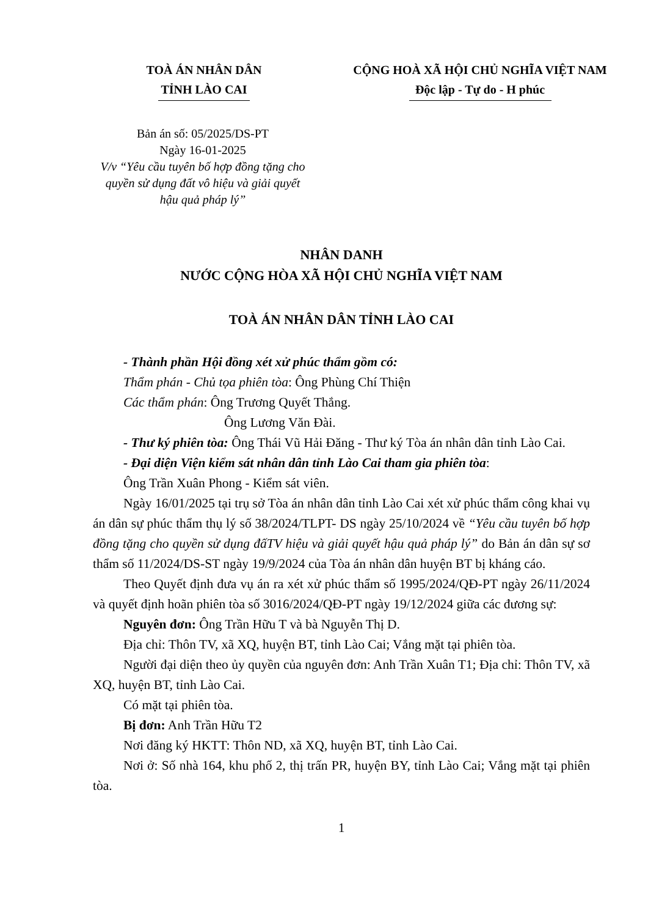TOÀ ÁN NHÂN DÂN
TỈNH LÀO CAI
CỘNG HOÀ XÃ HỘI CHỦ NGHĨA VIỆT NAM
Độc lập - Tự do - H phúc
Bản án số: 05/2025/DS-PT
Ngày 16-01-2025
V/v “Yêu cầu tuyên bố hợp đồng tặng cho quyền sử dụng đất vô hiệu và giải quyết hậu quả pháp lý”
NHÂN DANH
NƯỚC CỘNG HÒA XÃ HỘI CHỦ NGHĨA VIỆT NAM
TOÀ ÁN NHÂN DÂN TỈNH LÀO CAI
- Thành phần Hội đồng xét xử phúc thẩm gồm có:
Thẩm phán - Chủ tọa phiên tòa: Ông Phùng Chí Thiện
Các thẩm phán: Ông Trương Quyết Thắng.
Ông Lương Văn Đài.
- Thư ký phiên tòa: Ông Thái Vũ Hải Đăng - Thư ký Tòa án nhân dân tỉnh Lào Cai.
- Đại diện Viện kiểm sát nhân dân tỉnh Lào Cai tham gia phiên tòa:
Ông Trần Xuân Phong - Kiểm sát viên.
Ngày 16/01/2025 tại trụ sở Tòa án nhân dân tỉnh Lào Cai xét xử phúc thẩm công khai vụ án dân sự phúc thẩm thụ lý số 38/2024/TLPT- DS ngày 25/10/2024 về “Yêu cầu tuyên bố hợp đồng tặng cho quyền sử dụng đấTV hiệu và giải quyết hậu quả pháp lý” do Bản án dân sự sơ thẩm số 11/2024/DS-ST ngày 19/9/2024 của Tòa án nhân dân huyện BT bị kháng cáo.
Theo Quyết định đưa vụ án ra xét xử phúc thẩm số 1995/2024/QĐ-PT ngày 26/11/2024 và quyết định hoãn phiên tòa số 3016/2024/QĐ-PT ngày 19/12/2024 giữa các đương sự:
Nguyên đơn: Ông Trần Hữu T và bà Nguyễn Thị D.
Địa chỉ: Thôn TV, xã XQ, huyện BT, tỉnh Lào Cai; Vắng mặt tại phiên tòa.
Người đại diện theo ủy quyền của nguyên đơn: Anh Trần Xuân T1; Địa chỉ: Thôn TV, xã XQ, huyện BT, tỉnh Lào Cai.
Có mặt tại phiên tòa.
Bị đơn: Anh Trần Hữu T2
Nơi đăng ký HKTT: Thôn ND, xã XQ, huyện BT, tỉnh Lào Cai.
Nơi ở: Số nhà 164, khu phố 2, thị trấn PR, huyện BY, tỉnh Lào Cai; Vắng mặt tại phiên tòa.
1